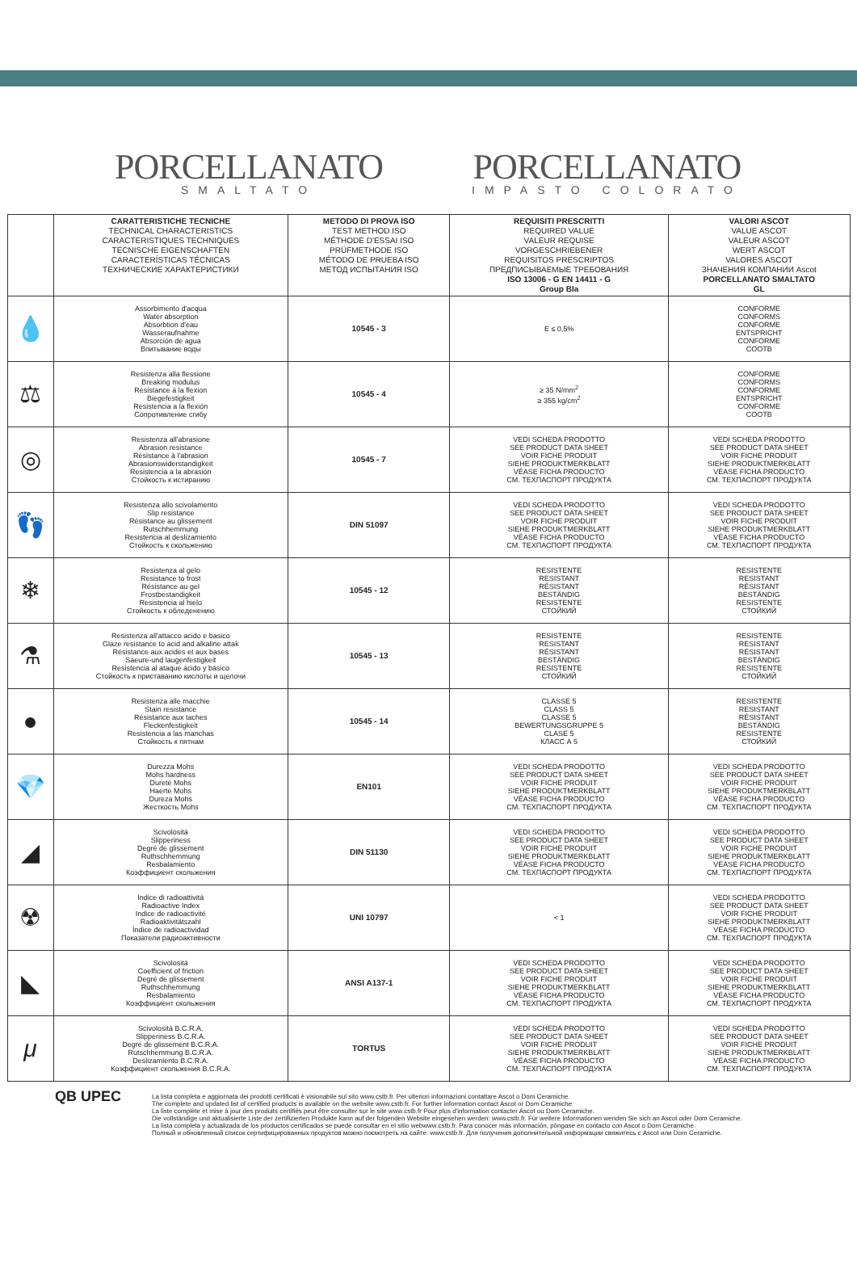PORCELLANATO
SMALTATO
PORCELLANATO
IMPASTO COLORATO
| | CARATTERISTICHE TECNICHE TECHNICAL CHARACTERISTICS CARACTERISTIQUES TECHNIQUES TECNISCHE EIGENSCHAFTEN CARACTERÍSTICAS TÉCNICAS ТЕХНИЧЕСКИЕ ХАРАКТЕРИСТИКИ | METODO DI PROVA ISO TEST METHOD ISO MÉTHODE D'ESSAI ISO PRÜFMETHODE ISO MÉTODO DE PRUEBA ISO МЕТОД ИСПЫТАНИЯ ISO | REQUISITI PRESCRITTI REQUIRED VALUE VALEUR REQUISE VORGESCHRIEBENER REQUISITOS PRESCRIPTOS ПРЕДПИСЫВАЕМЫЕ ТРЕБОВАНИЯ ISO 13006 - G EN 14411 - G Group BIa | VALORI ASCOT VALUE ASCOT VALEUR ASCOT WERT ASCOT VALORES ASCOT ЗНАЧЕНИЯ КОМПАНИИ Ascot PORCELLANATO SMALTATO GL |
| --- | --- | --- | --- | --- |
| 💧 | Assorbimento d'acqua Water absorption Absorbtion d'eau Wasseraufnahme Absorción de agua Впитывание воды | 10545 - 3 | E ≤ 0,5% | CONFORME CONFORMS CONFORME ENTSPRICHT CONFORME COOTB |
| ⚖ | Resistenza alla flessione Breaking modulus Résistance à la flexion Biegefestigkeit Resistencia a la flexión Сопротивление сгибу | 10545 - 4 | ≥ 35 N/mm<sup>2</sup> ≥ 355 kg/cm<sup>2</sup> | CONFORME CONFORMS CONFORME ENTSPRICHT CONFORME COOTB |
| ◎ | Resistenza all'abrasione Abrasion resistance Résistance à l'abrasion Abrasionswiderstandigkeit Resistencia a la abrasión Стойкость к истиранию | 10545 - 7 | VEDI SCHEDA PRODOTTO SEE PRODUCT DATA SHEET VOIR FICHE PRODUIT SIEHE PRODUKTMERKBLATT VÉASE FICHA PRODUCTO СМ. ТЕХПАСПОРТ ПРОДУКТА | VEDI SCHEDA PRODOTTO SEE PRODUCT DATA SHEET VOIR FICHE PRODUIT SIEHE PRODUKTMERKBLATT VÉASE FICHA PRODUCTO СМ. ТЕХПАСПОРТ ПРОДУКТА |
| 👣 | Resistenza allo scivolamento Slip resistance Résistance au glissement Rutschhemmung Resistencia al deslizamiento Стойкость к скольжению | DIN 51097 | VEDI SCHEDA PRODOTTO SEE PRODUCT DATA SHEET VOIR FICHE PRODUIT SIEHE PRODUKTMERKBLATT VÉASE FICHA PRODUCTO СМ. ТЕХПАСПОРТ ПРОДУКТА | VEDI SCHEDA PRODOTTO SEE PRODUCT DATA SHEET VOIR FICHE PRODUIT SIEHE PRODUKTMERKBLATT VÉASE FICHA PRODUCTO СМ. ТЕХПАСПОРТ ПРОДУКТА |
| ❄ | Resistenza al gelo Resistance to frost Résistance au gel Frostbestandigkeit Resistencia al hielo Стойкость к обледенению | 10545 - 12 | RESISTENTE RESISTANT RÉSISTANT BESTÄNDIG RESISTENTE СТОЙКИЙ | RESISTENTE RESISTANT RÉSISTANT BESTÄNDIG RESISTENTE СТОЙКИЙ |
| ⚗ | Resistenza all'attacco acido e basico Glaze resistance to acid and alkaline attak Résistance aux acides et aux bases Saeure-und laugenfestigkeit Resistencia al ataque ácido y básico Стойкость к приставанию кислоты и щелочи | 10545 - 13 | RESISTENTE RESISTANT RÉSISTANT BESTÄNDIG RESISTENTE СТОЙКИЙ | RESISTENTE RESISTANT RÉSISTANT BESTÄNDIG RESISTENTE СТОЙКИЙ |
| ● | Resistenza alle macchie Stain resistance Résistance aux taches Fleckenfestigkeit Resistencia a las manchas Стойкость к пятнам | 10545 - 14 | CLASSE 5 CLASS 5 CLASSE 5 BEWERTUNGSGRUPPE 5 CLASE 5 КЛАСС А 5 | RESISTENTE RESISTANT RÉSISTANT BESTÄNDIG RESISTENTE СТОЙКИЙ |
| 💎 | Durezza Mohs Mohs hardness Dureté Mohs Haerte Mohs Dureza Mohs Жесткость Mohs | EN101 | VEDI SCHEDA PRODOTTO SEE PRODUCT DATA SHEET VOIR FICHE PRODUIT SIEHE PRODUKTMERKBLATT VÉASE FICHA PRODUCTO СМ. ТЕХПАСПОРТ ПРОДУКТА | VEDI SCHEDA PRODOTTO SEE PRODUCT DATA SHEET VOIR FICHE PRODUIT SIEHE PRODUKTMERKBLATT VÉASE FICHA PRODUCTO СМ. ТЕХПАСПОРТ ПРОДУКТА |
| ◢ | Scivolosità Slipperiness Degré de glissement Ruthschhemmung Resbalamiento Коэффициент скольжения | DIN 51130 | VEDI SCHEDA PRODOTTO SEE PRODUCT DATA SHEET VOIR FICHE PRODUIT SIEHE PRODUKTMERKBLATT VÉASE FICHA PRODUCTO СМ. ТЕХПАСПОРТ ПРОДУКТА | VEDI SCHEDA PRODOTTO SEE PRODUCT DATA SHEET VOIR FICHE PRODUIT SIEHE PRODUKTMERKBLATT VÉASE FICHA PRODUCTO СМ. ТЕХПАСПОРТ ПРОДУКТА |
| ☢ | Indice di radioattività Radioactive Index Indice de radioactivité Radioaktivitätszahl Índice de radioactividad Показатели радиоактивности | UNI 10797 | < 1 | VEDI SCHEDA PRODOTTO SEE PRODUCT DATA SHEET VOIR FICHE PRODUIT SIEHE PRODUKTMERKBLATT VÉASE FICHA PRODUCTO СМ. ТЕХПАСПОРТ ПРОДУКТА |
| ◣ | Scivolosità Coefficient of friction Degré de glissement Ruthschhemmung Resbalamiento Коэффициент скольжения | ANSI A137-1 | VEDI SCHEDA PRODOTTO SEE PRODUCT DATA SHEET VOIR FICHE PRODUIT SIEHE PRODUKTMERKBLATT VÉASE FICHA PRODUCTO СМ. ТЕХПАСПОРТ ПРОДУКТА | VEDI SCHEDA PRODOTTO SEE PRODUCT DATA SHEET VOIR FICHE PRODUIT SIEHE PRODUKTMERKBLATT VÉASE FICHA PRODUCTO СМ. ТЕХПАСПОРТ ПРОДУКТА |
| μ | Scivolosità B.C.R.A. Slipperiness B.C.R.A. Degré de glissement B.C.R.A. Rutschhemmung B.C.R.A. Deslizamiento B.C.R.A. Коэффициент скольжения B.C.R.A. | TORTUS | VEDI SCHEDA PRODOTTO SEE PRODUCT DATA SHEET VOIR FICHE PRODUIT SIEHE PRODUKTMERKBLATT VÉASE FICHA PRODUCTO СМ. ТЕХПАСПОРТ ПРОДУКТА | VEDI SCHEDA PRODOTTO SEE PRODUCT DATA SHEET VOIR FICHE PRODUIT SIEHE PRODUKTMERKBLATT VÉASE FICHA PRODUCTO СМ. ТЕХПАСПОРТ ПРОДУКТА |
QB UPEC
La lista completa e aggiornata dei prodotti certificati è visionabile sul sito www.cstb.fr. Per ulteriori informazioni contattare Ascot o Dom Ceramiche.
The complete and updated list of certified products is available on the website www.cstb.fr. For further information contact Ascot or Dom Ceramiche
La liste complète et mise à jour des produits certifiés peut être consulter sur le site www.cstb.fr Pour plus d'information contacter Ascot ou Dom Ceramiche.
Die vollständige und aktualisierte Liste der zertifizierten Produkte kann auf der folgenden Website eingesehen werden: www.cstb.fr. Für weitere Informationen wenden Sie sich an Ascot oder Dom Ceramiche.
La lista completa y actualizada de los productos certificados se puede consultar en el sitio webwww.cstb.fr. Para conocer más información, póngase en contacto con Ascot o Dom Ceramiche.
Полный и обновленный список сертифицированных продуктов можно посмотреть на сайте: www.cstb.fr. Для получения дополнительной информации свяжитесь с Ascot или Dom Ceramiche.